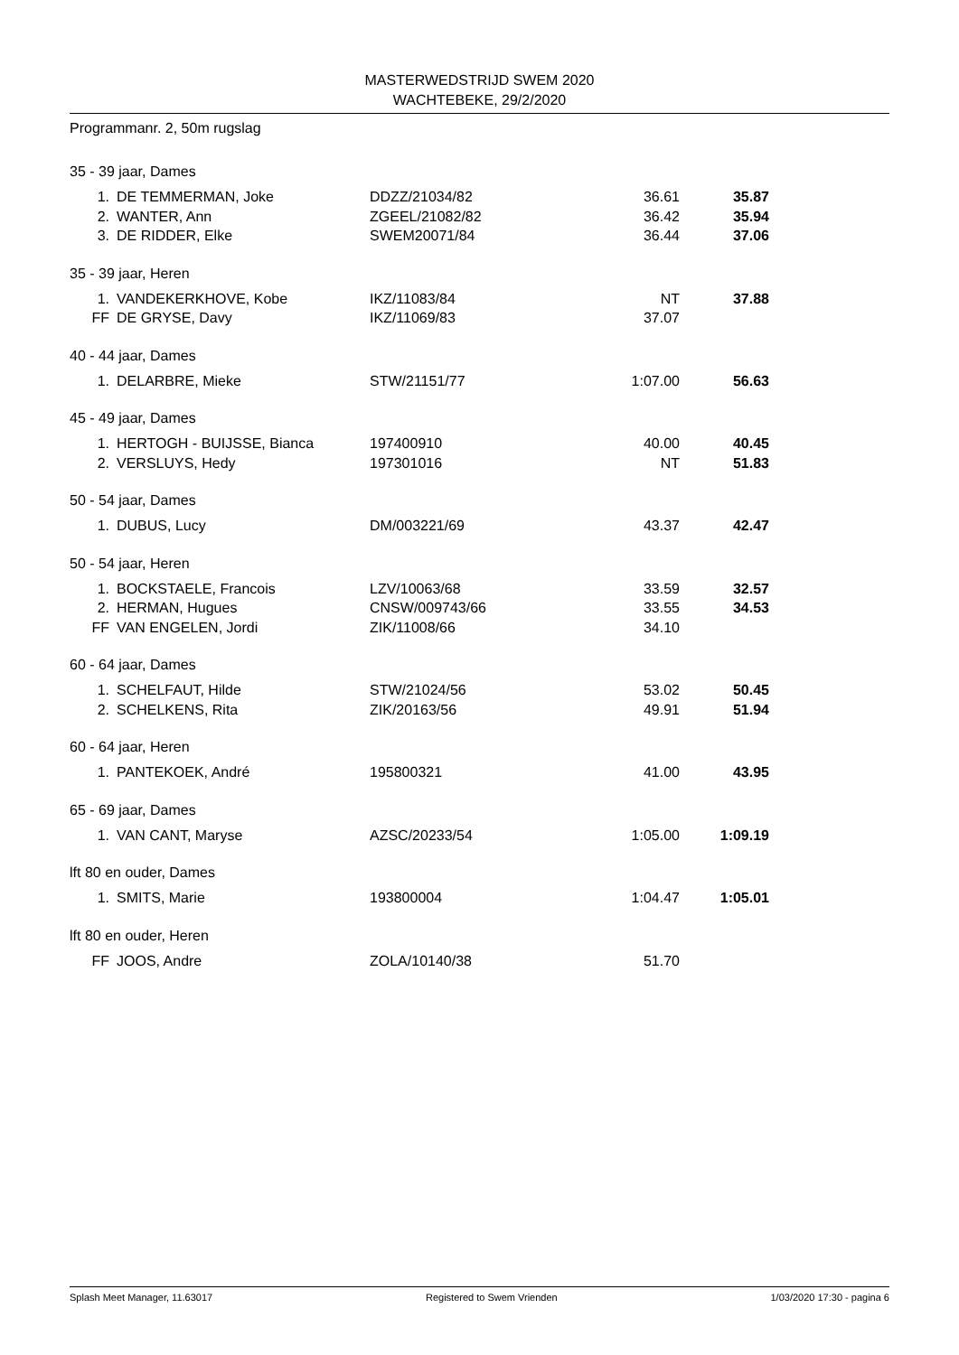MASTERWEDSTRIJD SWEM 2020
WACHTEBEKE, 29/2/2020
Programmanr. 2, 50m rugslag
35 - 39 jaar, Dames
| 1. | DE TEMMERMAN, Joke | DDZZ/21034/82 | 36.61 | 35.87 |
| 2. | WANTER, Ann | ZGEEL/21082/82 | 36.42 | 35.94 |
| 3. | DE RIDDER, Elke | SWEM20071/84 | 36.44 | 37.06 |
35 - 39 jaar, Heren
| 1. | VANDEKERKHOVE, Kobe | IKZ/11083/84 | NT | 37.88 |
| FF | DE GRYSE, Davy | IKZ/11069/83 | 37.07 | |
40 - 44 jaar, Dames
| 1. | DELARBRE, Mieke | STW/21151/77 | 1:07.00 | 56.63 |
45 - 49 jaar, Dames
| 1. | HERTOGH - BUIJSSE, Bianca | 197400910 | 40.00 | 40.45 |
| 2. | VERSLUYS, Hedy | 197301016 | NT | 51.83 |
50 - 54 jaar, Dames
| 1. | DUBUS, Lucy | DM/003221/69 | 43.37 | 42.47 |
50 - 54 jaar, Heren
| 1. | BOCKSTAELE, Francois | LZV/10063/68 | 33.59 | 32.57 |
| 2. | HERMAN, Hugues | CNSW/009743/66 | 33.55 | 34.53 |
| FF | VAN ENGELEN, Jordi | ZIK/11008/66 | 34.10 | |
60 - 64 jaar, Dames
| 1. | SCHELFAUT, Hilde | STW/21024/56 | 53.02 | 50.45 |
| 2. | SCHELKENS, Rita | ZIK/20163/56 | 49.91 | 51.94 |
60 - 64 jaar, Heren
| 1. | PANTEKOEK, André | 195800321 | 41.00 | 43.95 |
65 - 69 jaar, Dames
| 1. | VAN CANT, Maryse | AZSC/20233/54 | 1:05.00 | 1:09.19 |
lft 80 en ouder, Dames
| 1. | SMITS, Marie | 193800004 | 1:04.47 | 1:05.01 |
lft 80 en ouder, Heren
| FF | JOOS, Andre | ZOLA/10140/38 | 51.70 | |
Splash Meet Manager, 11.63017 Registered to Swem Vrienden 1/03/2020 17:30 - pagina 6